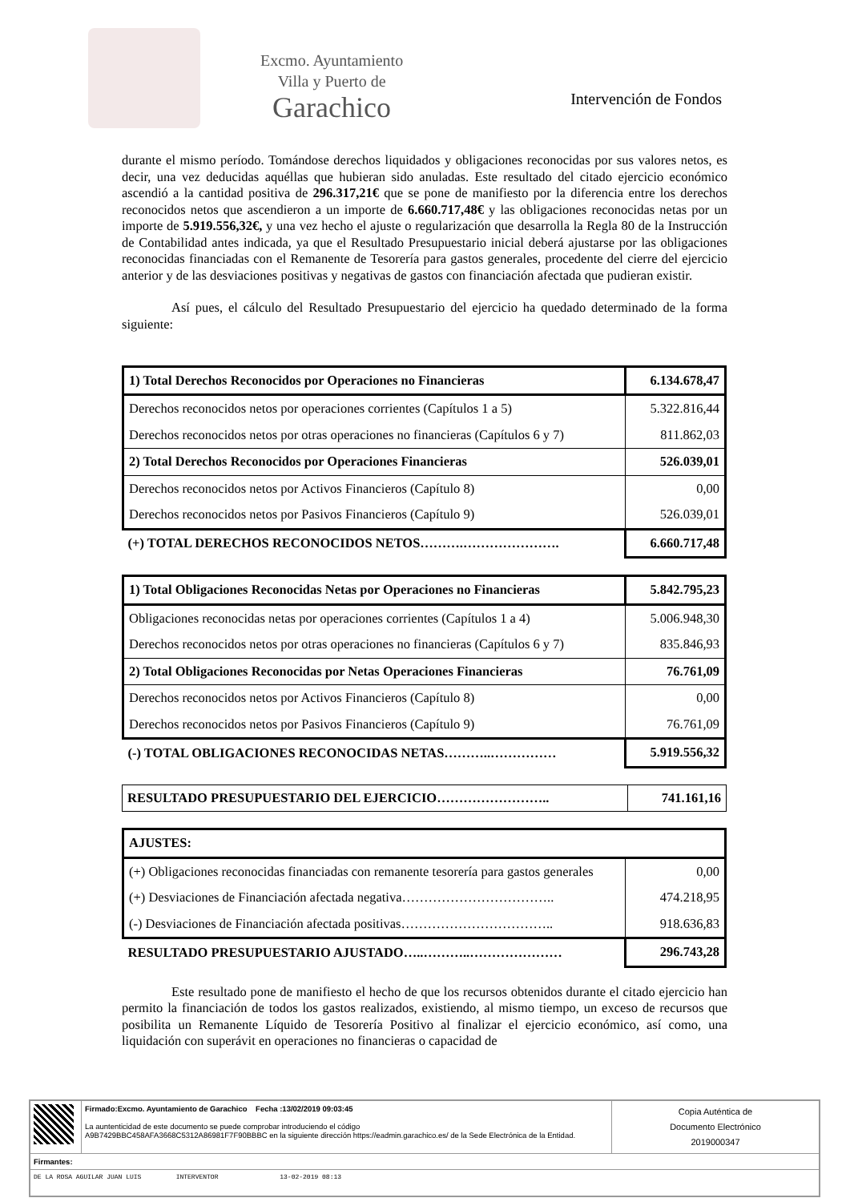Excmo. Ayuntamiento
Villa y Puerto de
Garachico
Intervención de Fondos
durante el mismo período. Tomándose derechos liquidados y obligaciones reconocidas por sus valores netos, es decir, una vez deducidas aquéllas que hubieran sido anuladas. Este resultado del citado ejercicio económico ascendió a la cantidad positiva de 296.317,21€ que se pone de manifiesto por la diferencia entre los derechos reconocidos netos que ascendieron a un importe de 6.660.717,48€ y las obligaciones reconocidas netas por un importe de 5.919.556,32€, y una vez hecho el ajuste o regularización que desarrolla la Regla 80 de la Instrucción de Contabilidad antes indicada, ya que el Resultado Presupuestario inicial deberá ajustarse por las obligaciones reconocidas financiadas con el Remanente de Tesorería para gastos generales, procedente del cierre del ejercicio anterior y de las desviaciones positivas y negativas de gastos con financiación afectada que pudieran existir.
Así pues, el cálculo del Resultado Presupuestario del ejercicio ha quedado determinado de la forma siguiente:
| 1) Total Derechos Reconocidos por Operaciones no Financieras | 6.134.678,47 |
| Derechos reconocidos netos por operaciones corrientes (Capítulos 1 a 5) | 5.322.816,44 |
| Derechos reconocidos netos por otras operaciones no financieras (Capítulos 6 y 7) | 811.862,03 |
| 2) Total Derechos Reconocidos por Operaciones Financieras | 526.039,01 |
| Derechos reconocidos netos por Activos Financieros (Capítulo 8) | 0,00 |
| Derechos reconocidos netos por Pasivos Financieros (Capítulo 9) | 526.039,01 |
| (+) TOTAL DERECHOS RECONOCIDOS NETOS……….…………………. | 6.660.717,48 |
| 1) Total Obligaciones Reconocidas Netas por Operaciones no Financieras | 5.842.795,23 |
| Obligaciones reconocidas netas por operaciones corrientes (Capítulos 1 a 4) | 5.006.948,30 |
| Derechos reconocidos netos por otras operaciones no financieras (Capítulos 6 y 7) | 835.846,93 |
| 2) Total Obligaciones Reconocidas por Netas Operaciones Financieras | 76.761,09 |
| Derechos reconocidos netos por Activos Financieros (Capítulo 8) | 0,00 |
| Derechos reconocidos netos por Pasivos Financieros (Capítulo 9) | 76.761,09 |
| (-) TOTAL OBLIGACIONES RECONOCIDAS NETAS………..…………… | 5.919.556,32 |
| RESULTADO PRESUPUESTARIO DEL EJERCICIO…………………….. | 741.161,16 |
| AJUSTES: | |
| (+) Obligaciones reconocidas financiadas con remanente tesorería para gastos generales | 0,00 |
| (+) Desviaciones de Financiación afectada negativa…………………………….. | 474.218,95 |
| (-) Desviaciones de Financiación afectada positivas…………………………….. | 918.636,83 |
| RESULTADO PRESUPUESTARIO AJUSTADO…..………..………………… | 296.743,28 |
Este resultado pone de manifiesto el hecho de que los recursos obtenidos durante el citado ejercicio han permito la financiación de todos los gastos realizados, existiendo, al mismo tiempo, un exceso de recursos que posibilita un Remanente Líquido de Tesorería Positivo al finalizar el ejercicio económico, así como, una liquidación con superávit en operaciones no financieras o capacidad de
| | Firmado:Excmo. Ayuntamiento de Garachico Fecha :13/02/2019 09:03:45 La auntenticidad de este documento se puede comprobar introduciendo el código A9B7429BBC458AFA3668C5312A86981F7F90BBBC en la siguiente dirección https://eadmin.garachico.es/ de la Sede Electrónica de la Entidad. | Copia Auténtica de Documento Electrónico 2019000347 |
| Firmantes: | | |
| DE LA ROSA AGUILAR JUAN LUIS INTERVENTOR 13-02-2019 08:13 | | |